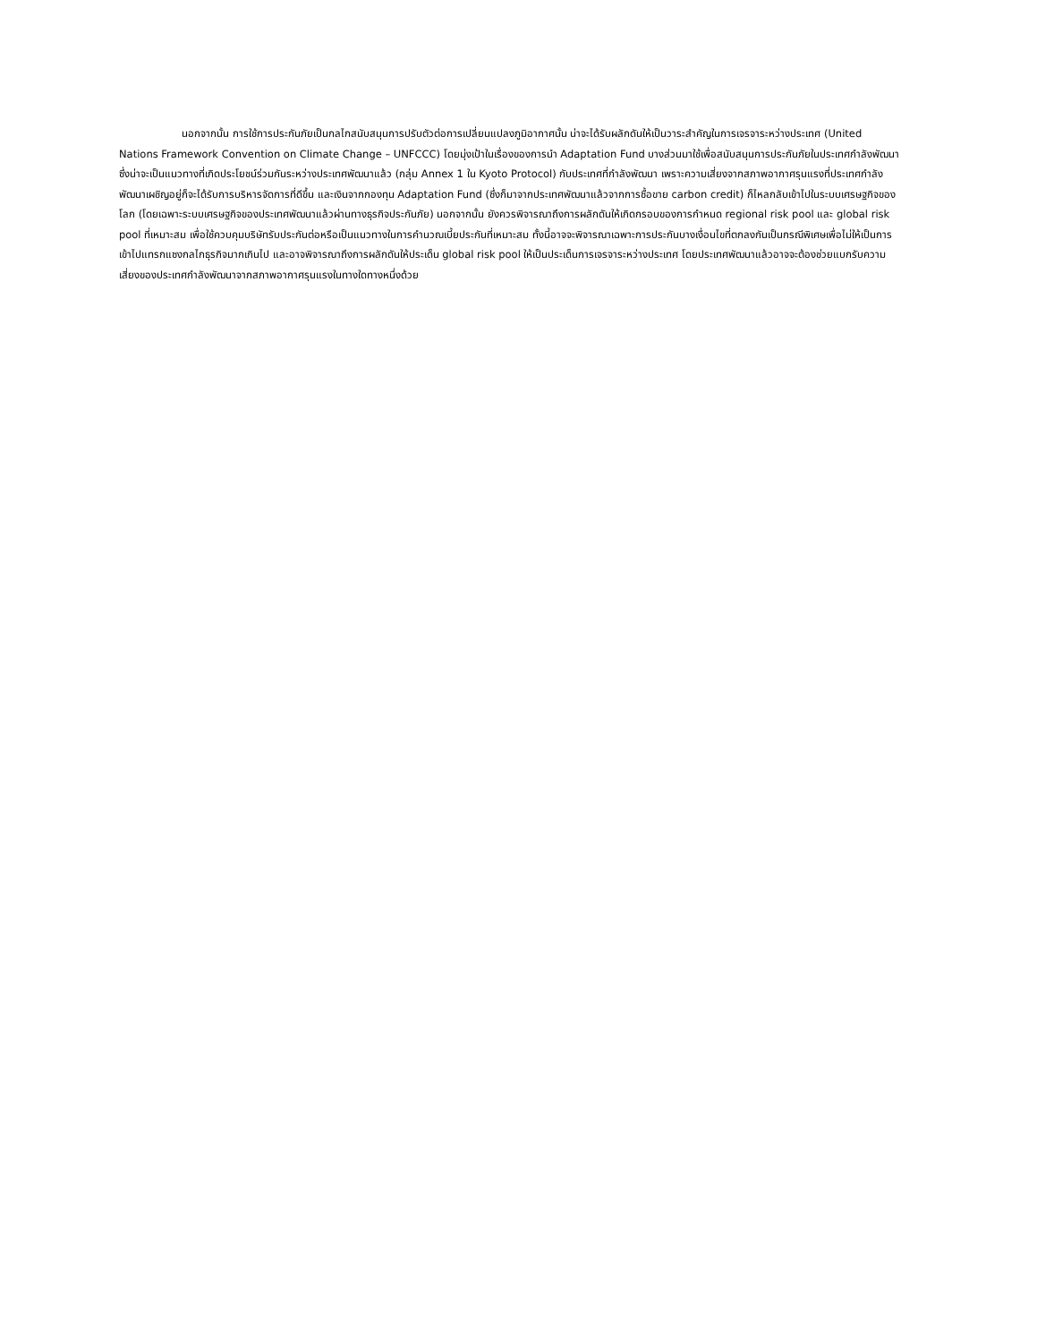นอกจากนั้น การใช้การประกันภัยเป็นกลไกสนับสนุนการปรับตัวต่อการเปลี่ยนแปลงภูมิอากาศนั้น น่าจะได้รับผลักดันให้เป็นวาระสำคัญในการเจรจาระหว่างประเทศ (United Nations Framework Convention on Climate Change – UNFCCC) โดยมุ่งเป้าในเรื่องของการนำ Adaptation Fund บางส่วนมาใช้เพื่อสนับสนุนการประกันภัยในประเทศกำลังพัฒนา ซึ่งน่าจะเป็นแนวทางที่เกิดประโยชน์ร่วมกันระหว่างประเทศพัฒนาแล้ว (กลุ่ม Annex 1 ใน Kyoto Protocol) กับประเทศที่กำลังพัฒนา เพราะความเสี่ยงจากสภาพอากาศรุนแรงที่ประเทศกำลังพัฒนาเผชิญอยู่ก็จะได้รับการบริหารจัดการที่ดีขึ้น และเงินจากกองทุน Adaptation Fund (ซึ่งก็มาจากประเทศพัฒนาแล้วจากการซื้อขาย carbon credit) ก็ไหลกลับเข้าไปในระบบเศรษฐกิจของโลก (โดยเฉพาะระบบเศรษฐกิจของประเทศพัฒนาแล้วผ่านทางธุรกิจประกันภัย) นอกจากนั้น ยังควรพิจารณาถึงการผลักดันให้เกิดกรอบของการกำหนด regional risk pool และ global risk pool ที่เหมาะสม เพื่อใช้ควบคุมบริษัทรับประกันต่อหรือเป็นแนวทางในการคำนวณเบี้ยประกันที่เหมาะสม ทั้งนี้อาจจะพิจารณาเฉพาะการประกันบางเงื่อนไขที่ตกลงกันเป็นกรณีพิเศษเพื่อไม่ให้เป็นการเข้าไปแทรกแซงกลไกธุรกิจมากเกินไป และอาจพิจารณาถึงการผลักดันให้ประเด็น global risk pool ให้เป็นประเด็นการเจรจาระหว่างประเทศ โดยประเทศพัฒนาแล้วอาจจะต้องช่วยแบกรับความเสี่ยงของประเทศกำลังพัฒนาจากสภาพอากาศรุนแรงในทางใดทางหนึ่งด้วย